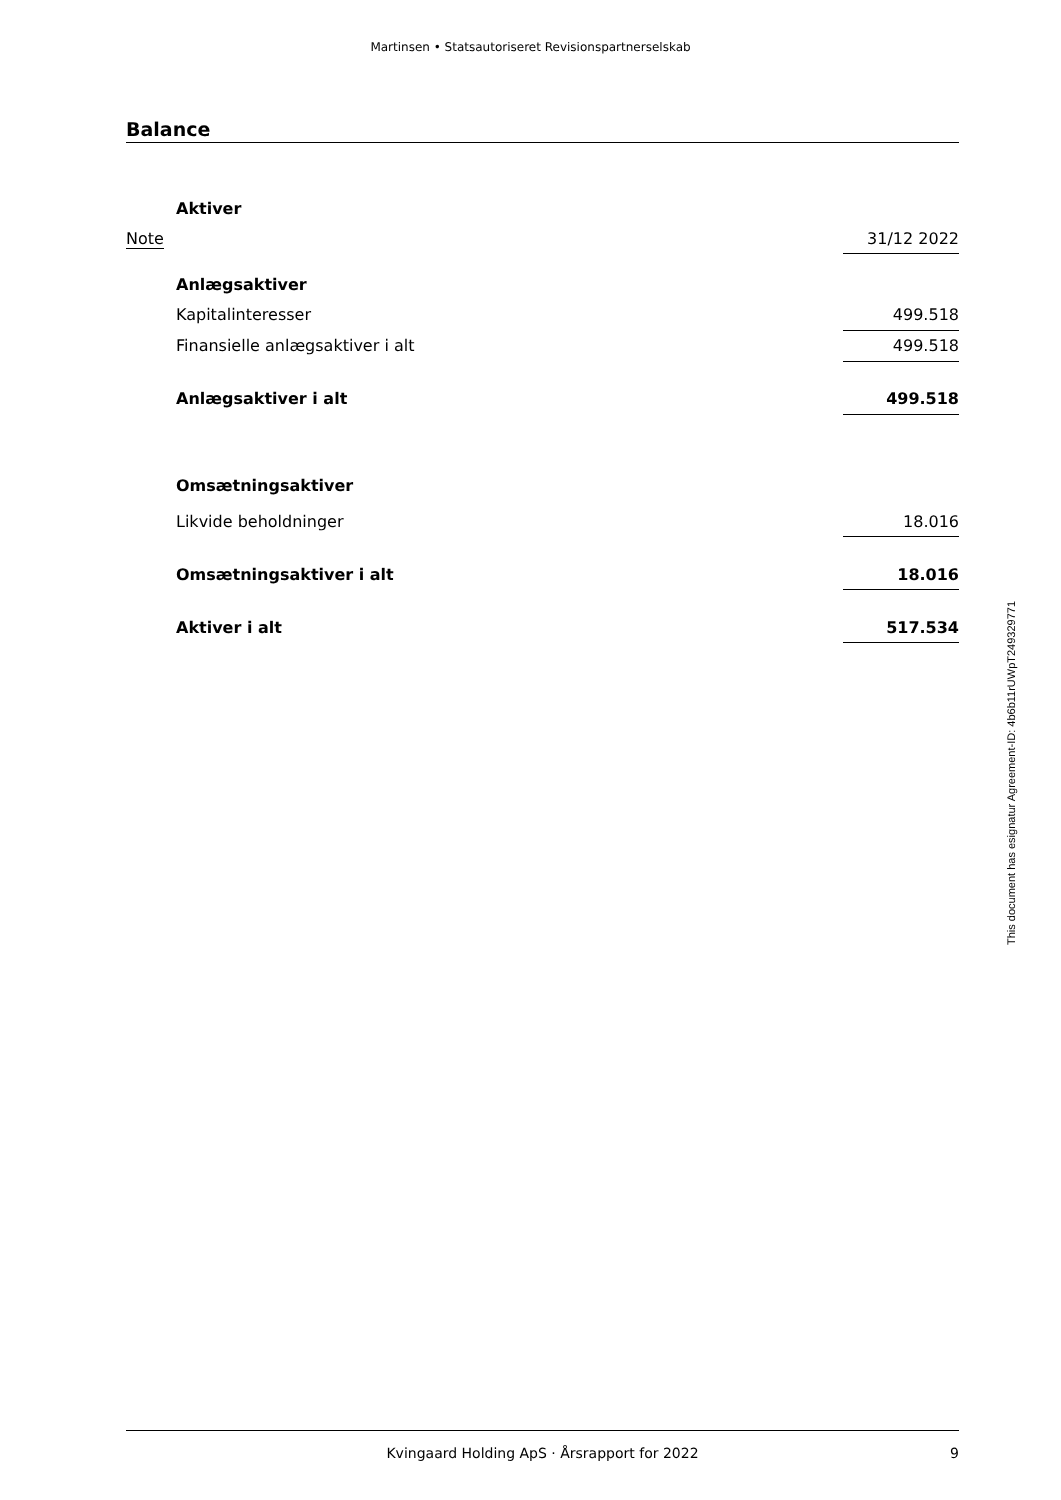Martinsen • Statsautoriseret Revisionspartnerselskab
Balance
| | Aktiver | |
| Note | | 31/12 2022 |
| | Anlægsaktiver | |
| | Kapitalinteresser | 499.518 |
| | Finansielle anlægsaktiver i alt | 499.518 |
| | Anlægsaktiver i alt | 499.518 |
| | Omsætningsaktiver | |
| | Likvide beholdninger | 18.016 |
| | Omsætningsaktiver i alt | 18.016 |
| | Aktiver i alt | 517.534 |
This document has esignatur Agreement-ID: 4b6b11rUWpT249329771
Kvingaard Holding ApS · Årsrapport for 2022 9